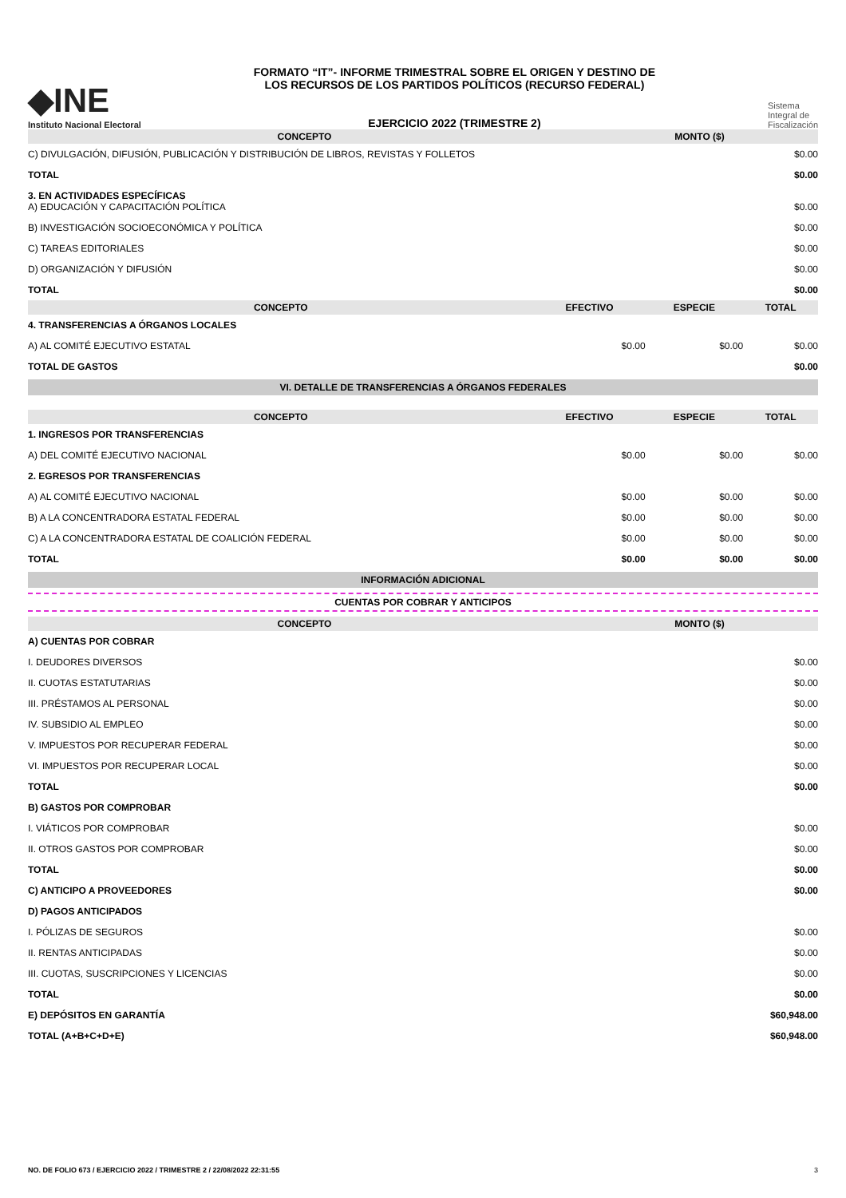◆INE
Instituto Nacional Electoral
FORMATO “IT”- INFORME TRIMESTRAL SOBRE EL ORIGEN Y DESTINO DE LOS RECURSOS DE LOS PARTIDOS POLÍTICOS (RECURSO FEDERAL)
EJERCICIO 2022 (TRIMESTRE 2)
Sistema
Integral de
Fiscalización
| CONCEPTO | MONTO ($) |
| --- | --- |
| C) DIVULGACIÓN, DIFUSIÓN, PUBLICACIÓN Y DISTRIBUCIÓN DE LIBROS, REVISTAS Y FOLLETOS | $0.00 |
| TOTAL | $0.00 |
| 3. EN ACTIVIDADES ESPECÍFICAS A) EDUCACIÓN Y CAPACITACIÓN POLÍTICA | $0.00 |
| B) INVESTIGACIÓN SOCIOECONÓMICA Y POLÍTICA | $0.00 |
| C) TAREAS EDITORIALES | $0.00 |
| D) ORGANIZACIÓN Y DIFUSIÓN | $0.00 |
| TOTAL | $0.00 |
| CONCEPTO | EFECTIVO | ESPECIE | TOTAL |
| --- | --- | --- | --- |
| 4. TRANSFERENCIAS A ÓRGANOS LOCALES | | | |
| A) AL COMITÉ EJECUTIVO ESTATAL | $0.00 | $0.00 | $0.00 |
| TOTAL DE GASTOS | | | $0.00 |
VI. DETALLE DE TRANSFERENCIAS A ÓRGANOS FEDERALES
| CONCEPTO | EFECTIVO | ESPECIE | TOTAL |
| --- | --- | --- | --- |
| 1. INGRESOS POR TRANSFERENCIAS | | | |
| A) DEL COMITÉ EJECUTIVO NACIONAL | $0.00 | $0.00 | $0.00 |
| 2. EGRESOS POR TRANSFERENCIAS | | | |
| A) AL COMITÉ EJECUTIVO NACIONAL | $0.00 | $0.00 | $0.00 |
| B) A LA CONCENTRADORA ESTATAL FEDERAL | $0.00 | $0.00 | $0.00 |
| C) A LA CONCENTRADORA ESTATAL DE COALICIÓN FEDERAL | $0.00 | $0.00 | $0.00 |
| TOTAL | $0.00 | $0.00 | $0.00 |
INFORMACIÓN ADICIONAL
CUENTAS POR COBRAR Y ANTICIPOS
| CONCEPTO | MONTO ($) |
| --- | --- |
| A) CUENTAS POR COBRAR | |
| I. DEUDORES DIVERSOS | $0.00 |
| II. CUOTAS ESTATUTARIAS | $0.00 |
| III. PRÉSTAMOS AL PERSONAL | $0.00 |
| IV. SUBSIDIO AL EMPLEO | $0.00 |
| V. IMPUESTOS POR RECUPERAR FEDERAL | $0.00 |
| VI. IMPUESTOS POR RECUPERAR LOCAL | $0.00 |
| TOTAL | $0.00 |
| B) GASTOS POR COMPROBAR | |
| I. VIÁTICOS POR COMPROBAR | $0.00 |
| II. OTROS GASTOS POR COMPROBAR | $0.00 |
| TOTAL | $0.00 |
| C) ANTICIPO A PROVEEDORES | $0.00 |
| D) PAGOS ANTICIPADOS | |
| I. PÓLIZAS DE SEGUROS | $0.00 |
| II. RENTAS ANTICIPADAS | $0.00 |
| III. CUOTAS, SUSCRIPCIONES Y LICENCIAS | $0.00 |
| TOTAL | $0.00 |
| E) DEPÓSITOS EN GARANTÍA | $60,948.00 |
| TOTAL (A+B+C+D+E) | $60,948.00 |
NO. DE FOLIO 673 / EJERCICIO 2022 / TRIMESTRE 2 / 22/08/2022 22:31:55 3